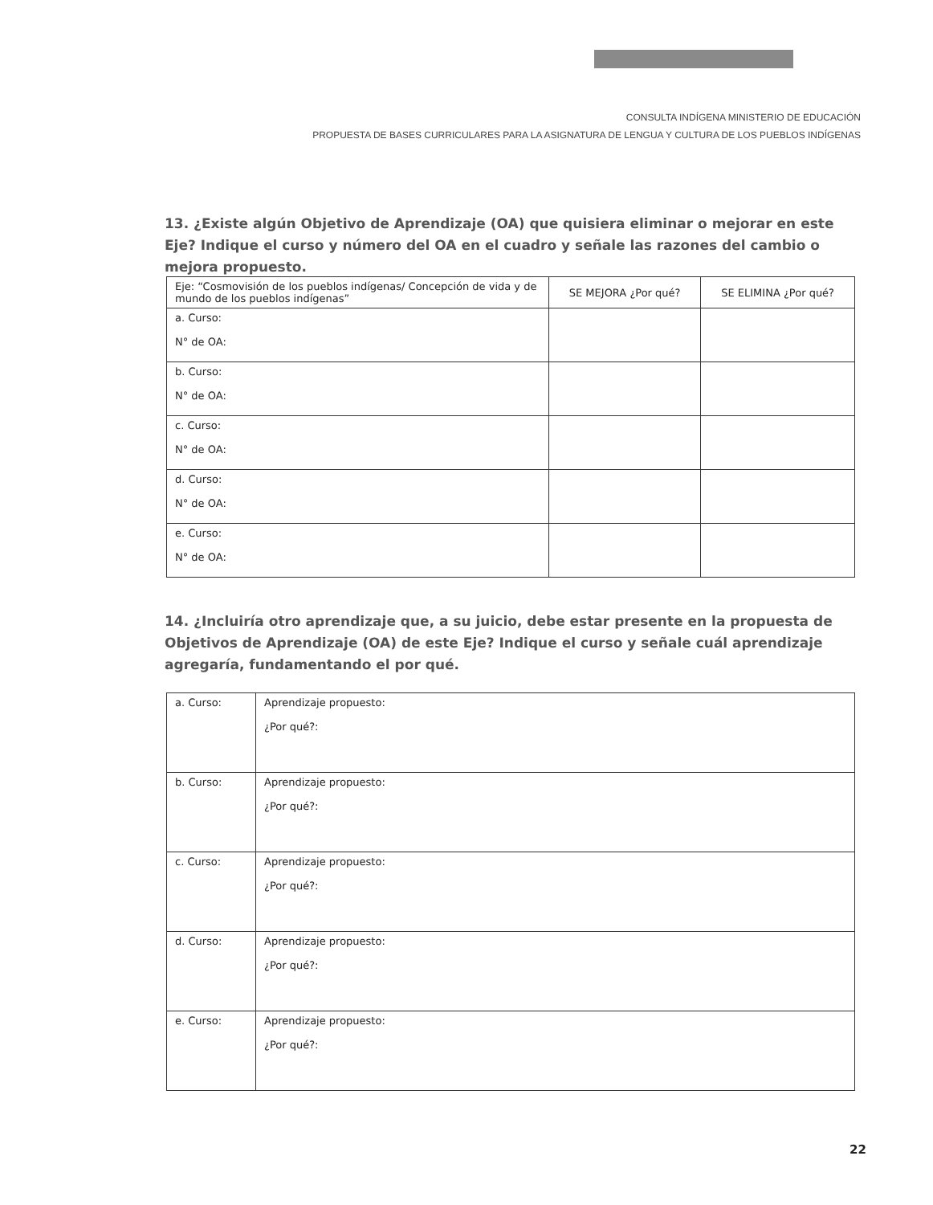CONSULTA INDÍGENA MINISTERIO DE EDUCACIÓN
PROPUESTA DE BASES CURRICULARES PARA LA ASIGNATURA DE LENGUA Y CULTURA DE LOS PUEBLOS INDÍGENAS
13. ¿Existe algún Objetivo de Aprendizaje (OA) que quisiera eliminar o mejorar en este Eje? Indique el curso y número del OA en el cuadro y señale las razones del cambio o mejora propuesto.
| Eje: “Cosmovisión de los pueblos indígenas/ Concepción de vida y de mundo de los pueblos indígenas” | SE MEJORA ¿Por qué? | SE ELIMINA ¿Por qué? |
| --- | --- | --- |
| a. Curso: N° de OA: | | |
| b. Curso: N° de OA: | | |
| c. Curso: N° de OA: | | |
| d. Curso: N° de OA: | | |
| e. Curso: N° de OA: | | |
14. ¿Incluiría otro aprendizaje que, a su juicio, debe estar presente en la propuesta de Objetivos de Aprendizaje (OA) de este Eje? Indique el curso y señale cuál aprendizaje agregaría, fundamentando el por qué.
| a. Curso: | Aprendizaje propuesto: ¿Por qué?: |
| b. Curso: | Aprendizaje propuesto: ¿Por qué?: |
| c. Curso: | Aprendizaje propuesto: ¿Por qué?: |
| d. Curso: | Aprendizaje propuesto: ¿Por qué?: |
| e. Curso: | Aprendizaje propuesto: ¿Por qué?: |
22